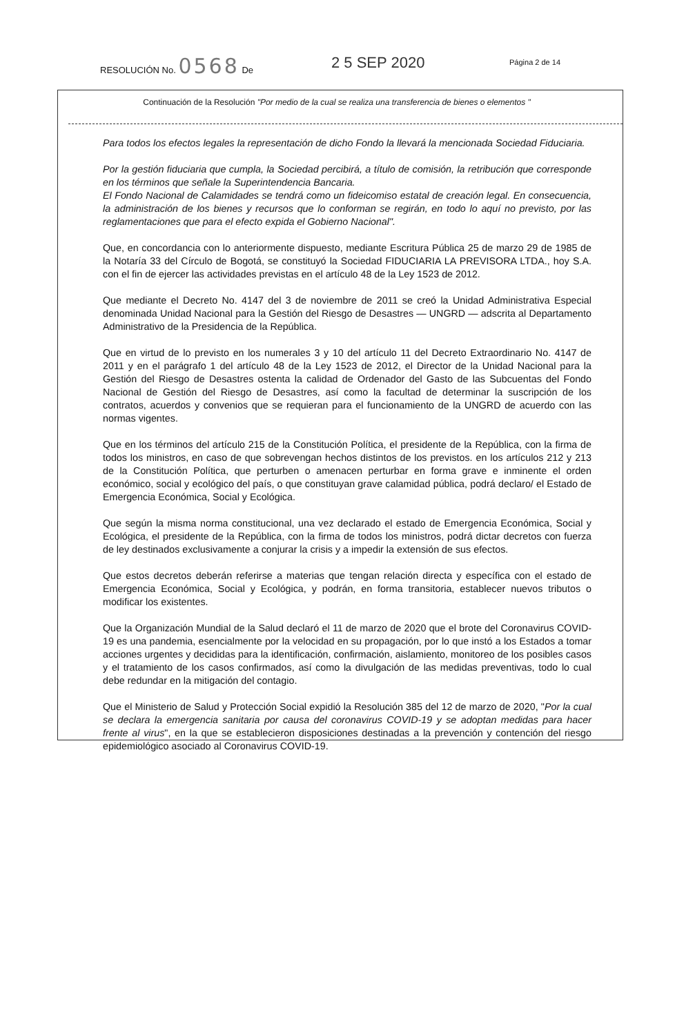RESOLUCIÓN No. 0568 De 2 5 SEP 2020 Página 2 de 14
Continuación de la Resolución "Por medio de la cual se realiza una transferencia de bienes o elementos "
Para todos los efectos legales la representación de dicho Fondo la llevará la mencionada Sociedad Fiduciaria.
Por la gestión fiduciaria que cumpla, la Sociedad percibirá, a título de comisión, la retribución que corresponde en los términos que señale la Superintendencia Bancaria.
El Fondo Nacional de Calamidades se tendrá como un fideicomiso estatal de creación legal. En consecuencia, la administración de los bienes y recursos que lo conforman se regirán, en todo lo aquí no previsto, por las reglamentaciones que para el efecto expida el Gobierno Nacional".
Que, en concordancia con lo anteriormente dispuesto, mediante Escritura Pública 25 de marzo 29 de 1985 de la Notaría 33 del Círculo de Bogotá, se constituyó la Sociedad FIDUCIARIA LA PREVISORA LTDA., hoy S.A. con el fin de ejercer las actividades previstas en el artículo 48 de la Ley 1523 de 2012.
Que mediante el Decreto No. 4147 del 3 de noviembre de 2011 se creó la Unidad Administrativa Especial denominada Unidad Nacional para la Gestión del Riesgo de Desastres — UNGRD — adscrita al Departamento Administrativo de la Presidencia de la República.
Que en virtud de lo previsto en los numerales 3 y 10 del artículo 11 del Decreto Extraordinario No. 4147 de 2011 y en el parágrafo 1 del artículo 48 de la Ley 1523 de 2012, el Director de la Unidad Nacional para la Gestión del Riesgo de Desastres ostenta la calidad de Ordenador del Gasto de las Subcuentas del Fondo Nacional de Gestión del Riesgo de Desastres, así como la facultad de determinar la suscripción de los contratos, acuerdos y convenios que se requieran para el funcionamiento de la UNGRD de acuerdo con las normas vigentes.
Que en los términos del artículo 215 de la Constitución Política, el presidente de la República, con la firma de todos los ministros, en caso de que sobrevengan hechos distintos de los previstos. en los artículos 212 y 213 de la Constitución Política, que perturben o amenacen perturbar en forma grave e inminente el orden económico, social y ecológico del país, o que constituyan grave calamidad pública, podrá declaro/ el Estado de Emergencia Económica, Social y Ecológica.
Que según la misma norma constitucional, una vez declarado el estado de Emergencia Económica, Social y Ecológica, el presidente de la República, con la firma de todos los ministros, podrá dictar decretos con fuerza de ley destinados exclusivamente a conjurar la crisis y a impedir la extensión de sus efectos.
Que estos decretos deberán referirse a materias que tengan relación directa y específica con el estado de Emergencia Económica, Social y Ecológica, y podrán, en forma transitoria, establecer nuevos tributos o modificar los existentes.
Que la Organización Mundial de la Salud declaró el 11 de marzo de 2020 que el brote del Coronavirus COVID-19 es una pandemia, esencialmente por la velocidad en su propagación, por lo que instó a los Estados a tomar acciones urgentes y decididas para la identificación, confirmación, aislamiento, monitoreo de los posibles casos y el tratamiento de los casos confirmados, así como la divulgación de las medidas preventivas, todo lo cual debe redundar en la mitigación del contagio.
Que el Ministerio de Salud y Protección Social expidió la Resolución 385 del 12 de marzo de 2020, "Por la cual se declara la emergencia sanitaria por causa del coronavirus COVID-19 y se adoptan medidas para hacer frente al virus", en la que se establecieron disposiciones destinadas a la prevención y contención del riesgo epidemiológico asociado al Coronavirus COVID-19.